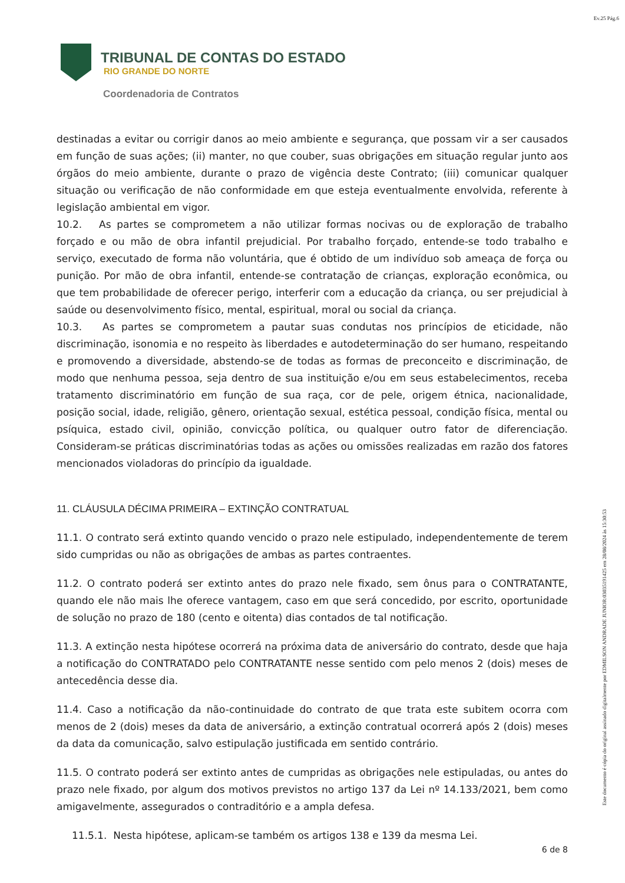Ev.25 Pág.6
TRIBUNAL DE CONTAS DO ESTADO
RIO GRANDE DO NORTE
Coordenadoria de Contratos
destinadas a evitar ou corrigir danos ao meio ambiente e segurança, que possam vir a ser causados em função de suas ações; (ii) manter, no que couber, suas obrigações em situação regular junto aos órgãos do meio ambiente, durante o prazo de vigência deste Contrato; (iii) comunicar qualquer situação ou verificação de não conformidade em que esteja eventualmente envolvida, referente à legislação ambiental em vigor.
10.2. As partes se comprometem a não utilizar formas nocivas ou de exploração de trabalho forçado e ou mão de obra infantil prejudicial. Por trabalho forçado, entende-se todo trabalho e serviço, executado de forma não voluntária, que é obtido de um indivíduo sob ameaça de força ou punição. Por mão de obra infantil, entende-se contratação de crianças, exploração econômica, ou que tem probabilidade de oferecer perigo, interferir com a educação da criança, ou ser prejudicial à saúde ou desenvolvimento físico, mental, espiritual, moral ou social da criança.
10.3. As partes se comprometem a pautar suas condutas nos princípios de eticidade, não discriminação, isonomia e no respeito às liberdades e autodeterminação do ser humano, respeitando e promovendo a diversidade, abstendo-se de todas as formas de preconceito e discriminação, de modo que nenhuma pessoa, seja dentro de sua instituição e/ou em seus estabelecimentos, receba tratamento discriminatório em função de sua raça, cor de pele, origem étnica, nacionalidade, posição social, idade, religião, gênero, orientação sexual, estética pessoal, condição física, mental ou psíquica, estado civil, opinião, convicção política, ou qualquer outro fator de diferenciação. Consideram-se práticas discriminatórias todas as ações ou omissões realizadas em razão dos fatores mencionados violadoras do princípio da igualdade.
11. CLÁUSULA DÉCIMA PRIMEIRA – EXTINÇÃO CONTRATUAL
11.1. O contrato será extinto quando vencido o prazo nele estipulado, independentemente de terem sido cumpridas ou não as obrigações de ambas as partes contraentes.
11.2. O contrato poderá ser extinto antes do prazo nele fixado, sem ônus para o CONTRATANTE, quando ele não mais lhe oferece vantagem, caso em que será concedido, por escrito, oportunidade de solução no prazo de 180 (cento e oitenta) dias contados de tal notificação.
11.3. A extinção nesta hipótese ocorrerá na próxima data de aniversário do contrato, desde que haja a notificação do CONTRATADO pelo CONTRATANTE nesse sentido com pelo menos 2 (dois) meses de antecedência desse dia.
11.4. Caso a notificação da não-continuidade do contrato de que trata este subitem ocorra com menos de 2 (dois) meses da data de aniversário, a extinção contratual ocorrerá após 2 (dois) meses da data da comunicação, salvo estipulação justificada em sentido contrário.
11.5. O contrato poderá ser extinto antes de cumpridas as obrigações nele estipuladas, ou antes do prazo nele fixado, por algum dos motivos previstos no artigo 137 da Lei nº 14.133/2021, bem como amigavelmente, assegurados o contraditório e a ampla defesa.
11.5.1. Nesta hipótese, aplicam-se também os artigos 138 e 139 da mesma Lei.
6 de 8
Este documento é cópia do original assinado digitalmente por EDMILSON ANDRADE JUNIOR:03035191425 em 28/08/2024 às 15:30:53